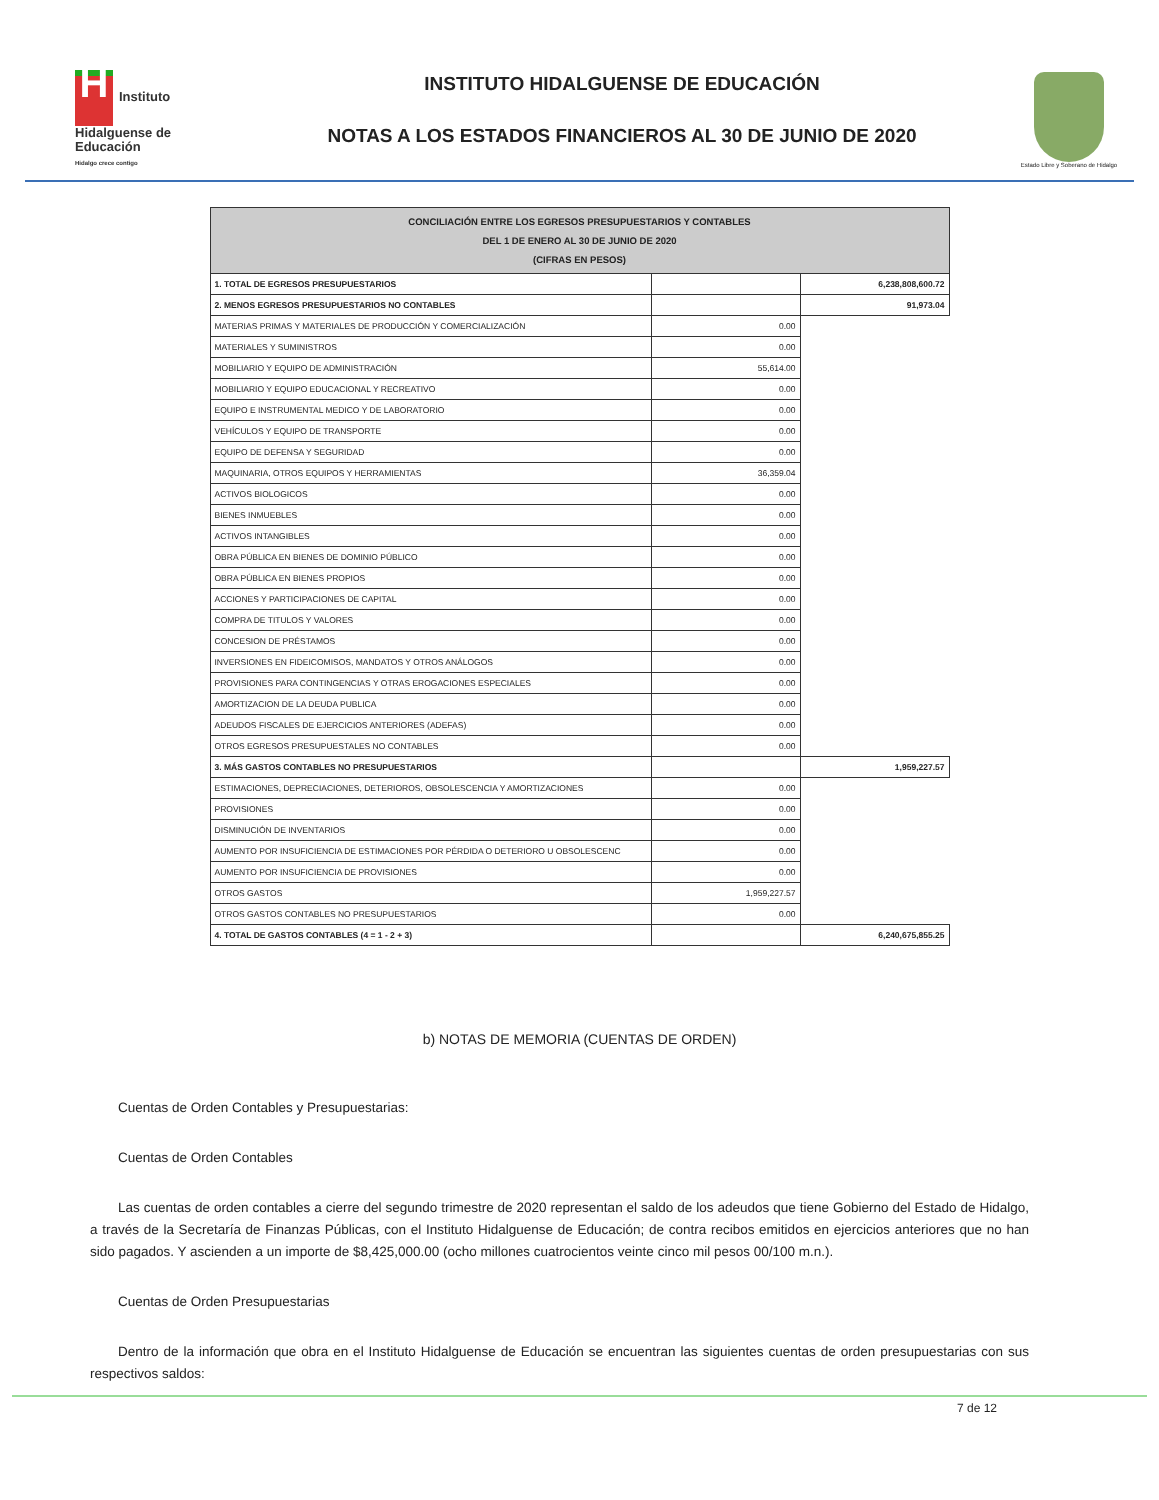H Instituto Hidalguense de Educación
Hidalgo crece contigo
INSTITUTO HIDALGUENSE DE EDUCACIÓN
NOTAS A LOS ESTADOS FINANCIEROS AL 30 DE JUNIO DE 2020
Estado Libre y Soberano de Hidalgo
| CONCILIACIÓN ENTRE LOS EGRESOS PRESUPUESTARIOS Y CONTABLES DEL 1 DE ENERO AL 30 DE JUNIO DE 2020 (CIFRAS EN PESOS) | | |
| --- | --- | --- |
| 1. TOTAL DE EGRESOS PRESUPUESTARIOS | | 6,238,808,600.72 |
| 2. MENOS EGRESOS PRESUPUESTARIOS NO CONTABLES | | 91,973.04 |
| MATERIAS PRIMAS Y MATERIALES DE PRODUCCIÓN Y COMERCIALIZACIÓN | 0.00 | |
| MATERIALES Y SUMINISTROS | 0.00 | |
| MOBILIARIO Y EQUIPO DE ADMINISTRACIÓN | 55,614.00 | |
| MOBILIARIO Y EQUIPO EDUCACIONAL Y RECREATIVO | 0.00 | |
| EQUIPO E INSTRUMENTAL MEDICO Y DE LABORATORIO | 0.00 | |
| VEHÍCULOS Y EQUIPO DE TRANSPORTE | 0.00 | |
| EQUIPO DE DEFENSA Y SEGURIDAD | 0.00 | |
| MAQUINARIA, OTROS EQUIPOS Y HERRAMIENTAS | 36,359.04 | |
| ACTIVOS BIOLOGICOS | 0.00 | |
| BIENES INMUEBLES | 0.00 | |
| ACTIVOS INTANGIBLES | 0.00 | |
| OBRA PÚBLICA EN BIENES DE DOMINIO PÚBLICO | 0.00 | |
| OBRA PÚBLICA EN BIENES PROPIOS | 0.00 | |
| ACCIONES Y PARTICIPACIONES DE CAPITAL | 0.00 | |
| COMPRA DE TITULOS Y VALORES | 0.00 | |
| CONCESION DE PRÉSTAMOS | 0.00 | |
| INVERSIONES EN FIDEICOMISOS, MANDATOS Y OTROS ANÁLOGOS | 0.00 | |
| PROVISIONES PARA CONTINGENCIAS Y OTRAS EROGACIONES ESPECIALES | 0.00 | |
| AMORTIZACION DE LA DEUDA PUBLICA | 0.00 | |
| ADEUDOS FISCALES DE EJERCICIOS ANTERIORES (ADEFAS) | 0.00 | |
| OTROS EGRESOS PRESUPUESTALES NO CONTABLES | 0.00 | |
| 3. MÁS GASTOS CONTABLES NO PRESUPUESTARIOS | | 1,959,227.57 |
| ESTIMACIONES, DEPRECIACIONES, DETERIOROS, OBSOLESCENCIA Y AMORTIZACIONES | 0.00 | |
| PROVISIONES | 0.00 | |
| DISMINUCIÓN DE INVENTARIOS | 0.00 | |
| AUMENTO POR INSUFICIENCIA DE ESTIMACIONES POR PÉRDIDA O DETERIORO U OBSOLESCENC | 0.00 | |
| AUMENTO POR INSUFICIENCIA DE PROVISIONES | 0.00 | |
| OTROS GASTOS | 1,959,227.57 | |
| OTROS GASTOS CONTABLES NO PRESUPUESTARIOS | 0.00 | |
| 4. TOTAL DE GASTOS CONTABLES (4 = 1 - 2 + 3) | | 6,240,675,855.25 |
b) NOTAS DE MEMORIA (CUENTAS DE ORDEN)
Cuentas de Orden Contables y Presupuestarias:
Cuentas de Orden Contables
Las cuentas de orden contables a cierre del segundo trimestre de 2020 representan el saldo de los adeudos que tiene Gobierno del Estado de Hidalgo, a través de la Secretaría de Finanzas Públicas, con el Instituto Hidalguense de Educación; de contra recibos emitidos en ejercicios anteriores que no han sido pagados. Y ascienden a un importe de $8,425,000.00 (ocho millones cuatrocientos veinte cinco mil pesos 00/100 m.n.).
Cuentas de Orden Presupuestarias
Dentro de la información que obra en el Instituto Hidalguense de Educación se encuentran las siguientes cuentas de orden presupuestarias con sus respectivos saldos:
7 de 12